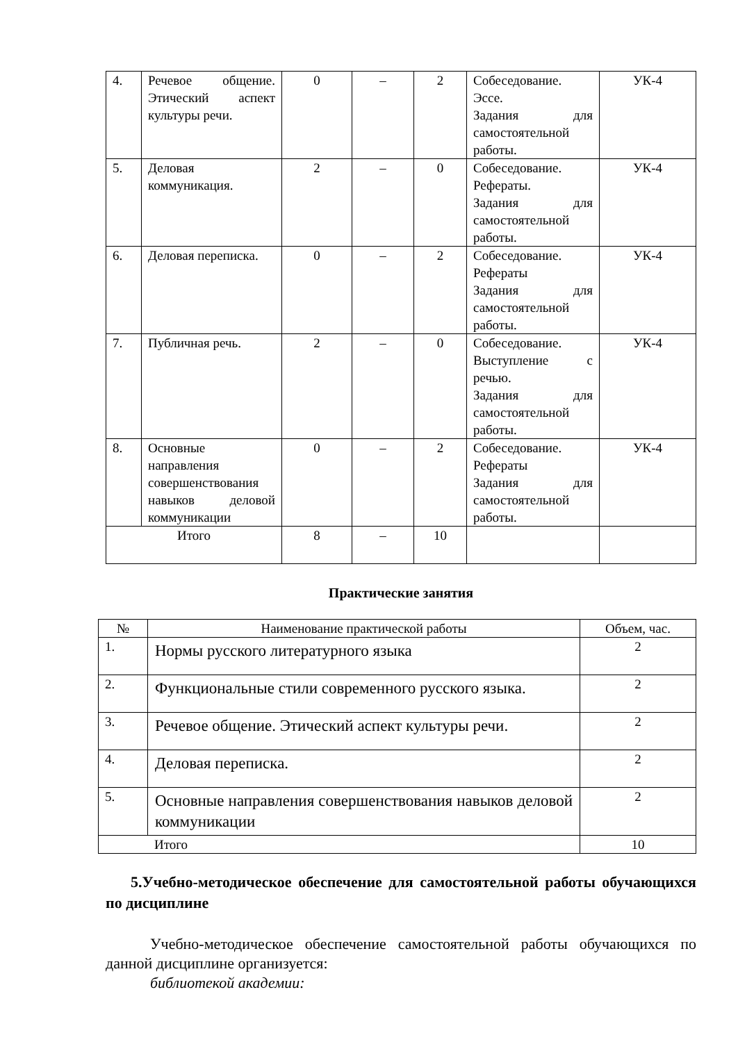| 4. | Речевое общение. Этический аспект культуры речи. | 0 | – | 2 | Собеседование. Эссе. Задания для самостоятельной работы. | УК-4 |
| 5. | Деловая коммуникация. | 2 | – | 0 | Собеседование. Рефераты. Задания для самостоятельной работы. | УК-4 |
| 6. | Деловая переписка. | 0 | – | 2 | Собеседование. Рефераты Задания для самостоятельной работы. | УК-4 |
| 7. | Публичная речь. | 2 | – | 0 | Собеседование. Выступление с речью. Задания для самостоятельной работы. | УК-4 |
| 8. | Основные направления совершенствования навыков деловой коммуникации | 0 | – | 2 | Собеседование. Рефераты Задания для самостоятельной работы. | УК-4 |
| Итого | | 8 | – | 10 | | |
Практические занятия
| № | Наименование практической работы | Объем, час. |
| 1. | Нормы русского литературного языка | 2 |
| 2. | Функциональные стили современного русского языка. | 2 |
| 3. | Речевое общение. Этический аспект культуры речи. | 2 |
| 4. | Деловая переписка. | 2 |
| 5. | Основные направления совершенствования навыков деловой коммуникации | 2 |
| Итого | | 10 |
5.Учебно-методическое обеспечение для самостоятельной работы обучающихся по дисциплине
Учебно-методическое обеспечение самостоятельной работы обучающихся по данной дисциплине организуется:
библиотекой академии: